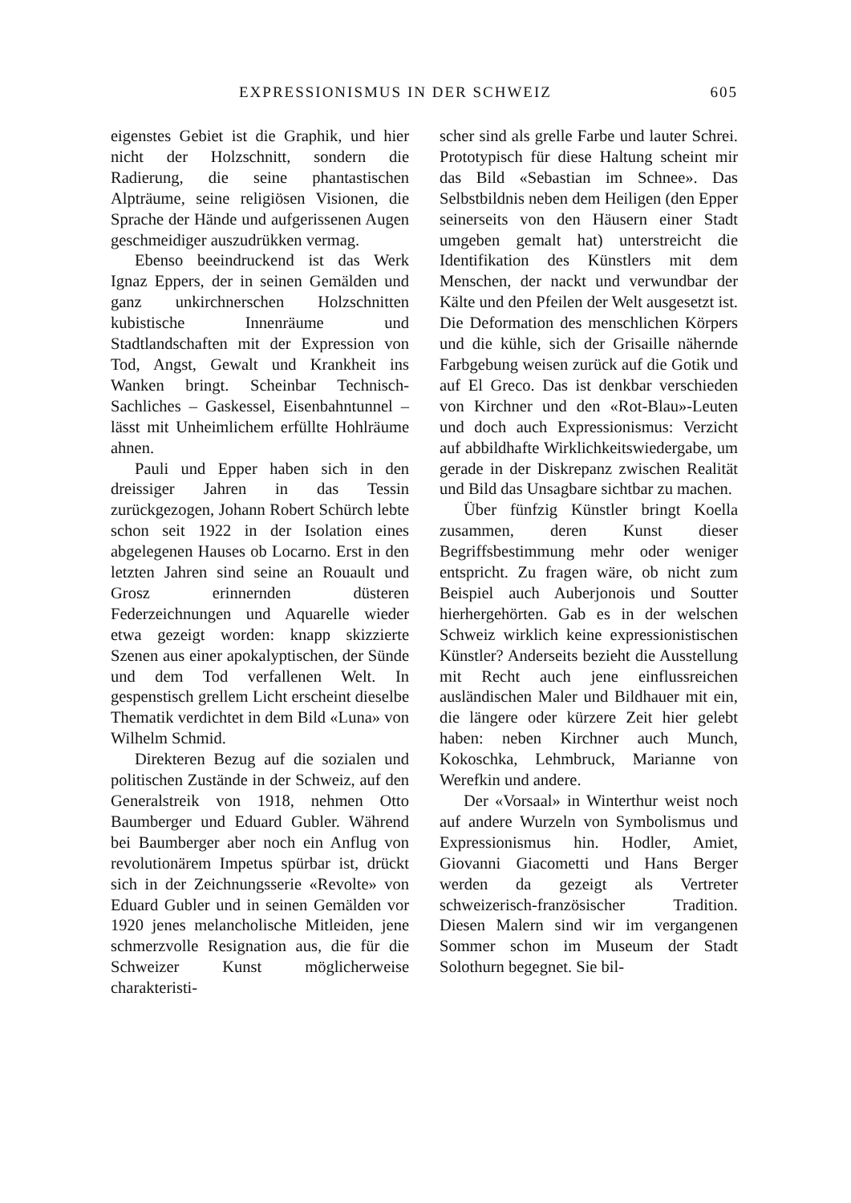EXPRESSIONISMUS IN DER SCHWEIZ 605
eigenstes Gebiet ist die Graphik, und hier nicht der Holzschnitt, sondern die Radierung, die seine phantastischen Alpträume, seine religiösen Visionen, die Sprache der Hände und aufgerissenen Augen geschmeidiger auszudrükken vermag.
Ebenso beeindruckend ist das Werk Ignaz Eppers, der in seinen Gemälden und ganz unkirchnerschen Holzschnitten kubistische Innenräume und Stadtlandschaften mit der Expression von Tod, Angst, Gewalt und Krankheit ins Wanken bringt. Scheinbar Technisch-Sachliches – Gaskessel, Eisenbahntunnel – lässt mit Unheimlichem erfüllte Hohlräume ahnen.
Pauli und Epper haben sich in den dreissiger Jahren in das Tessin zurückgezogen, Johann Robert Schürch lebte schon seit 1922 in der Isolation eines abgelegenen Hauses ob Locarno. Erst in den letzten Jahren sind seine an Rouault und Grosz erinnernden düsteren Federzeichnungen und Aquarelle wieder etwa gezeigt worden: knapp skizzierte Szenen aus einer apokalyptischen, der Sünde und dem Tod verfallenen Welt. In gespenstisch grellem Licht erscheint dieselbe Thematik verdichtet in dem Bild «Luna» von Wilhelm Schmid.
Direkteren Bezug auf die sozialen und politischen Zustände in der Schweiz, auf den Generalstreik von 1918, nehmen Otto Baumberger und Eduard Gubler. Während bei Baumberger aber noch ein Anflug von revolutionärem Impetus spürbar ist, drückt sich in der Zeichnungsserie «Revolte» von Eduard Gubler und in seinen Gemälden vor 1920 jenes melancholische Mitleiden, jene schmerzvolle Resignation aus, die für die Schweizer Kunst möglicherweise charakteristi-
scher sind als grelle Farbe und lauter Schrei. Prototypisch für diese Haltung scheint mir das Bild «Sebastian im Schnee». Das Selbstbildnis neben dem Heiligen (den Epper seinerseits von den Häusern einer Stadt umgeben gemalt hat) unterstreicht die Identifikation des Künstlers mit dem Menschen, der nackt und verwundbar der Kälte und den Pfeilen der Welt ausgesetzt ist. Die Deformation des menschlichen Körpers und die kühle, sich der Grisaille nähernde Farbgebung weisen zurück auf die Gotik und auf El Greco. Das ist denkbar verschieden von Kirchner und den «Rot-Blau»-Leuten und doch auch Expressionismus: Verzicht auf abbildhafte Wirklichkeitswiedergabe, um gerade in der Diskrepanz zwischen Realität und Bild das Unsagbare sichtbar zu machen.
Über fünfzig Künstler bringt Koella zusammen, deren Kunst dieser Begriffsbestimmung mehr oder weniger entspricht. Zu fragen wäre, ob nicht zum Beispiel auch Auberjonois und Soutter hierhergehörten. Gab es in der welschen Schweiz wirklich keine expressionistischen Künstler? Anderseits bezieht die Ausstellung mit Recht auch jene einflussreichen ausländischen Maler und Bildhauer mit ein, die längere oder kürzere Zeit hier gelebt haben: neben Kirchner auch Munch, Kokoschka, Lehmbruck, Marianne von Werefkin und andere.
Der «Vorsaal» in Winterthur weist noch auf andere Wurzeln von Symbolismus und Expressionismus hin. Hodler, Amiet, Giovanni Giacometti und Hans Berger werden da gezeigt als Vertreter schweizerisch-französischer Tradition. Diesen Malern sind wir im vergangenen Sommer schon im Museum der Stadt Solothurn begegnet. Sie bil-